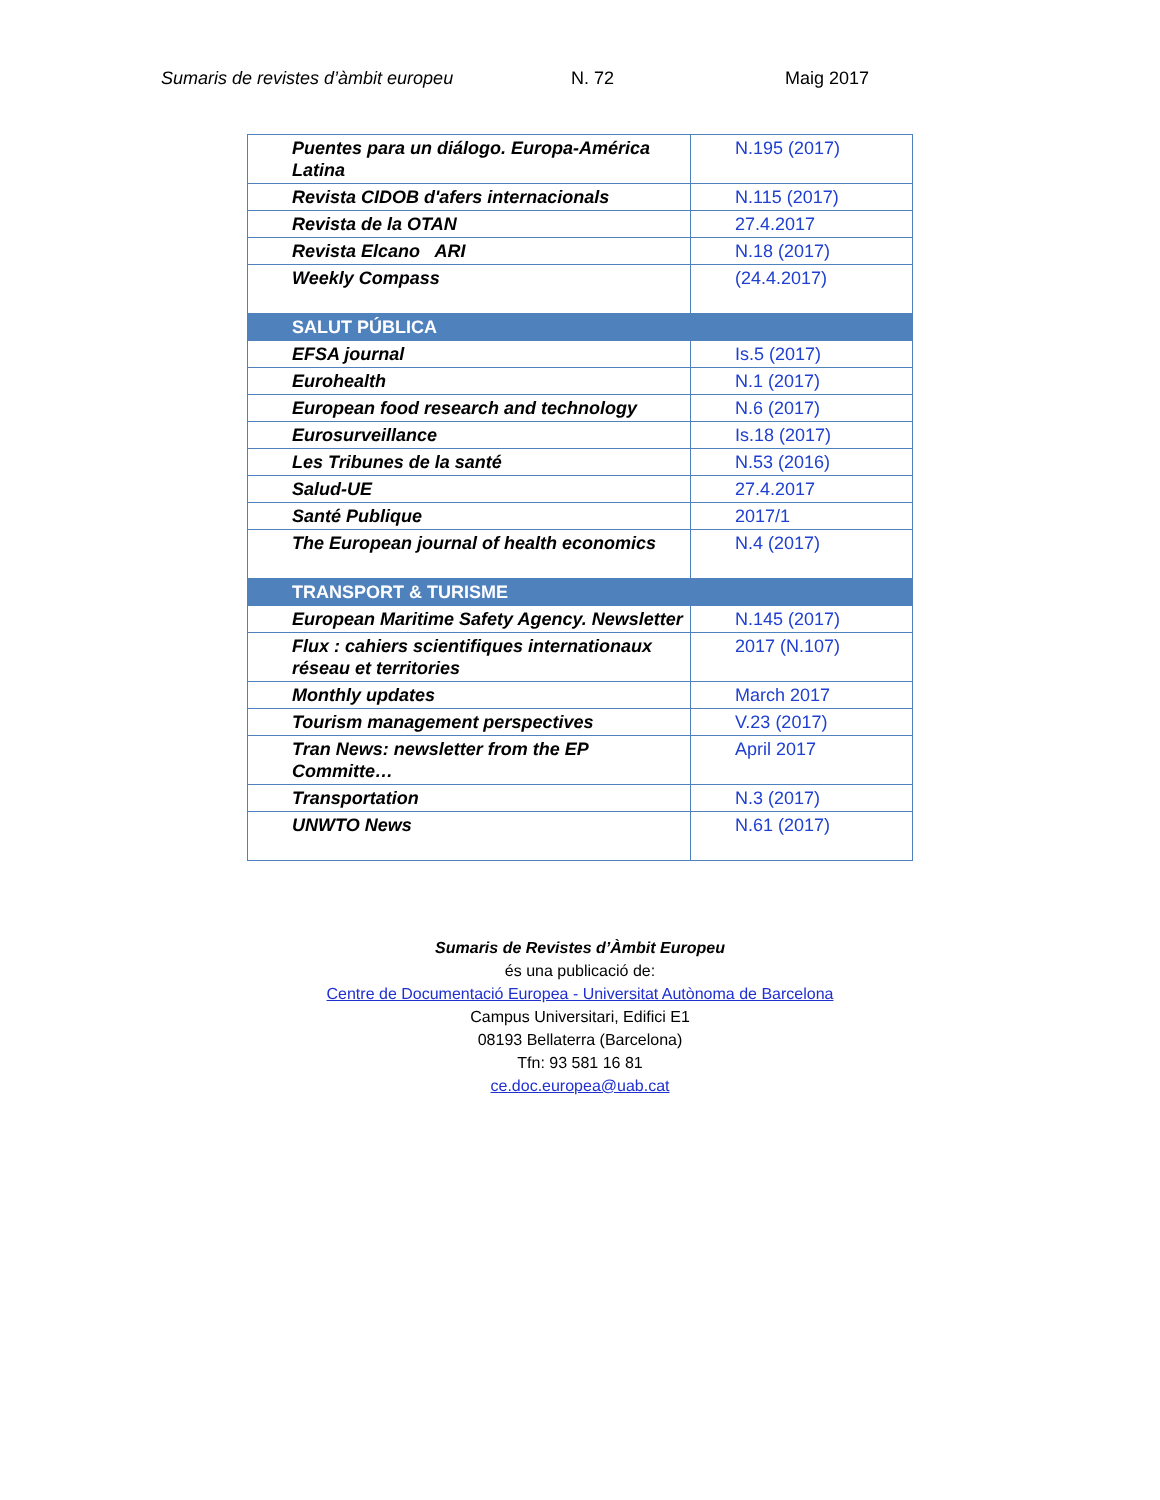Sumaris de revistes d’àmbit europeu N. 72 Maig 2017
| Puentes para un diálogo. Europa-América Latina | N.195 (2017) |
| Revista CIDOB d'afers internacionals | N.115 (2017) |
| Revista de la OTAN | 27.4.2017 |
| Revista Elcano ARI | N.18 (2017) |
| Weekly Compass | (24.4.2017) |
| SALUT PÚBLICA | |
| EFSA journal | Is.5 (2017) |
| Eurohealth | N.1 (2017) |
| European food research and technology | N.6 (2017) |
| Eurosurveillance | Is.18 (2017) |
| Les Tribunes de la santé | N.53 (2016) |
| Salud-UE | 27.4.2017 |
| Santé Publique | 2017/1 |
| The European journal of health economics | N.4 (2017) |
| TRANSPORT & TURISME | |
| European Maritime Safety Agency. Newsletter | N.145 (2017) |
| Flux : cahiers scientifiques internationaux réseau et territories | 2017 (N.107) |
| Monthly updates | March 2017 |
| Tourism management perspectives | V.23 (2017) |
| Tran News: newsletter from the EP Committe… | April 2017 |
| Transportation | N.3 (2017) |
| UNWTO News | N.61 (2017) |
Sumaris de Revistes d’Àmbit Europeu
és una publicació de:
Centre de Documentació Europea - Universitat Autònoma de Barcelona
Campus Universitari, Edifici E1
08193 Bellaterra (Barcelona)
Tfn: 93 581 16 81
ce.doc.europea@uab.cat